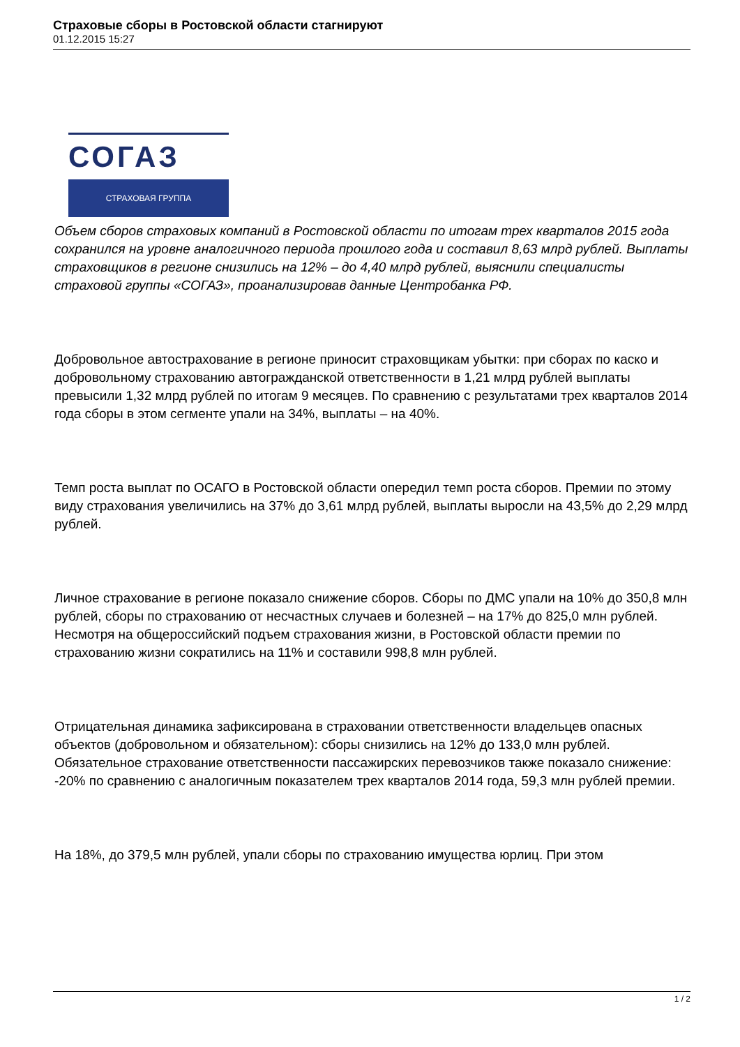Страховые сборы в Ростовской области стагнируют
01.12.2015 15:27
СОГАЗ
СТРАХОВАЯ ГРУППА
Объем сборов страховых компаний в Ростовской области по итогам трех кварталов 2015 года сохранился на уровне аналогичного периода прошлого года и составил 8,63 млрд рублей. Выплаты страховщиков в регионе снизились на 12% – до 4,40 млрд рублей, выяснили специалисты страховой группы «СОГАЗ», проанализировав данные Центробанка РФ.
Добровольное автострахование в регионе приносит страховщикам убытки: при сборах по каско и добровольному страхованию автогражданской ответственности в 1,21 млрд рублей выплаты превысили 1,32 млрд рублей по итогам 9 месяцев. По сравнению с результатами трех кварталов 2014 года сборы в этом сегменте упали на 34%, выплаты – на 40%.
Темп роста выплат по ОСАГО в Ростовской области опередил темп роста сборов. Премии по этому виду страхования увеличились на 37% до 3,61 млрд рублей, выплаты выросли на 43,5% до 2,29 млрд рублей.
Личное страхование в регионе показало снижение сборов. Сборы по ДМС упали на 10% до 350,8 млн рублей, сборы по страхованию от несчастных случаев и болезней – на 17% до 825,0 млн рублей. Несмотря на общероссийский подъем страхования жизни, в Ростовской области премии по страхованию жизни сократились на 11% и составили 998,8 млн рублей.
Отрицательная динамика зафиксирована в страховании ответственности владельцев опасных объектов (добровольном и обязательном): сборы снизились на 12% до 133,0 млн рублей. Обязательное страхование ответственности пассажирских перевозчиков также показало снижение: -20% по сравнению с аналогичным показателем трех кварталов 2014 года, 59,3 млн рублей премии.
На 18%, до 379,5 млн рублей, упали сборы по страхованию имущества юрлиц. При этом
1 / 2